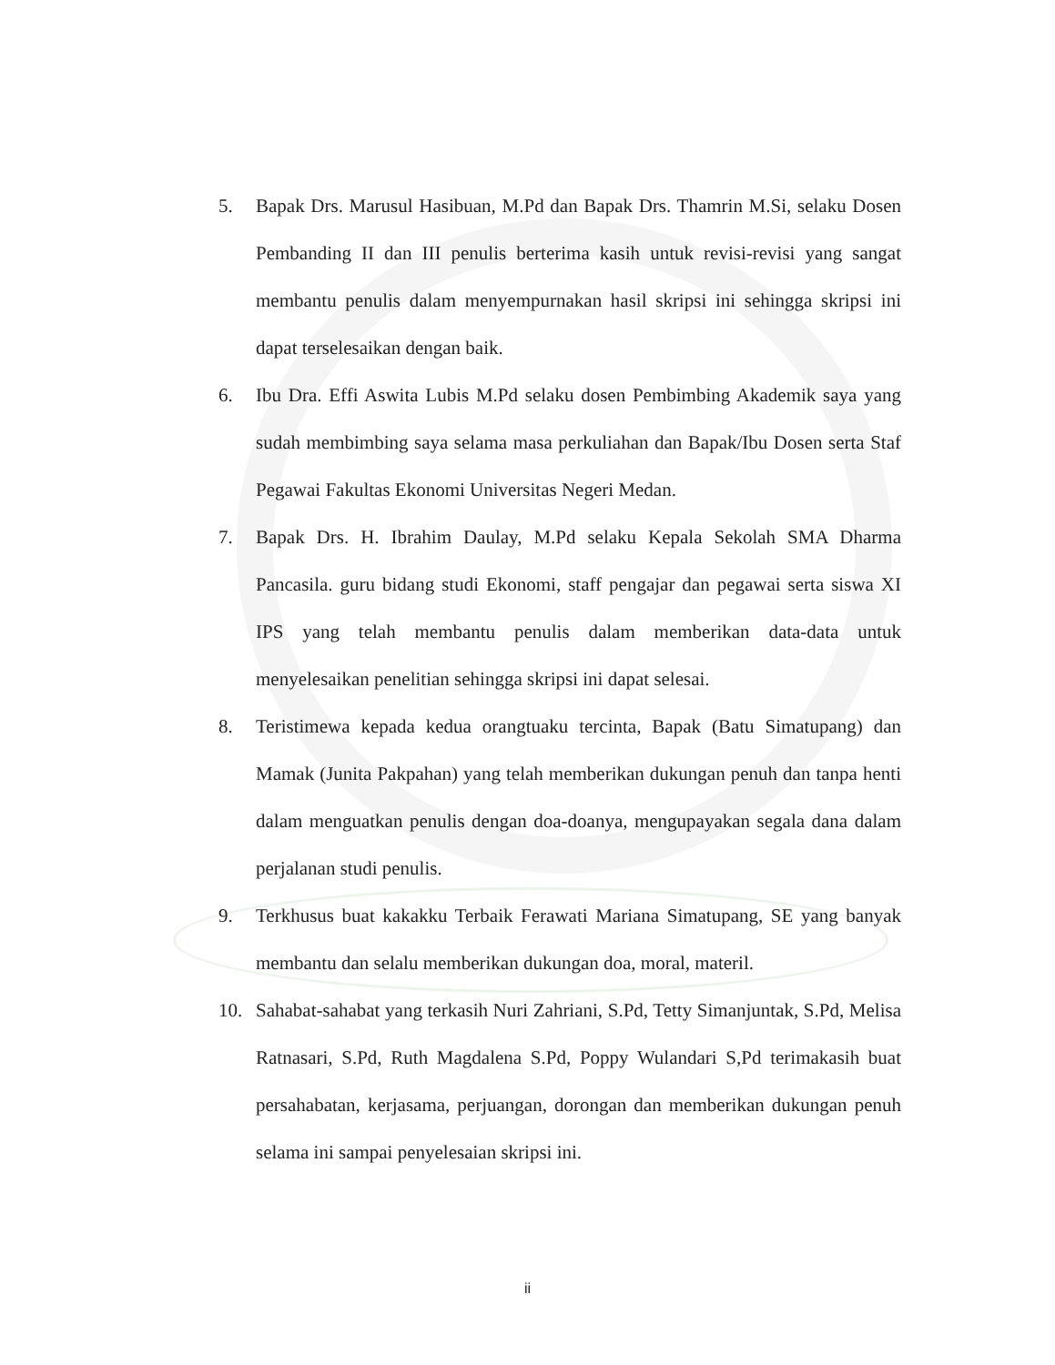5. Bapak Drs. Marusul Hasibuan, M.Pd dan Bapak Drs. Thamrin M.Si, selaku Dosen Pembanding II dan III penulis berterima kasih untuk revisi-revisi yang sangat membantu penulis dalam menyempurnakan hasil skripsi ini sehingga skripsi ini dapat terselesaikan dengan baik.
6. Ibu Dra. Effi Aswita Lubis M.Pd selaku dosen Pembimbing Akademik saya yang sudah membimbing saya selama masa perkuliahan dan Bapak/Ibu Dosen serta Staf Pegawai Fakultas Ekonomi Universitas Negeri Medan.
7. Bapak Drs. H. Ibrahim Daulay, M.Pd selaku Kepala Sekolah SMA Dharma Pancasila. guru bidang studi Ekonomi, staff pengajar dan pegawai serta siswa XI IPS yang telah membantu penulis dalam memberikan data-data untuk menyelesaikan penelitian sehingga skripsi ini dapat selesai.
8. Teristimewa kepada kedua orangtuaku tercinta, Bapak (Batu Simatupang) dan Mamak (Junita Pakpahan) yang telah memberikan dukungan penuh dan tanpa henti dalam menguatkan penulis dengan doa-doanya, mengupayakan segala dana dalam perjalanan studi penulis.
9. Terkhusus buat kakakku Terbaik Ferawati Mariana Simatupang, SE yang banyak membantu dan selalu memberikan dukungan doa, moral, materil.
10. Sahabat-sahabat yang terkasih Nuri Zahriani, S.Pd, Tetty Simanjuntak, S.Pd, Melisa Ratnasari, S.Pd, Ruth Magdalena S.Pd, Poppy Wulandari S,Pd terimakasih buat persahabatan, kerjasama, perjuangan, dorongan dan memberikan dukungan penuh selama ini sampai penyelesaian skripsi ini.
ii